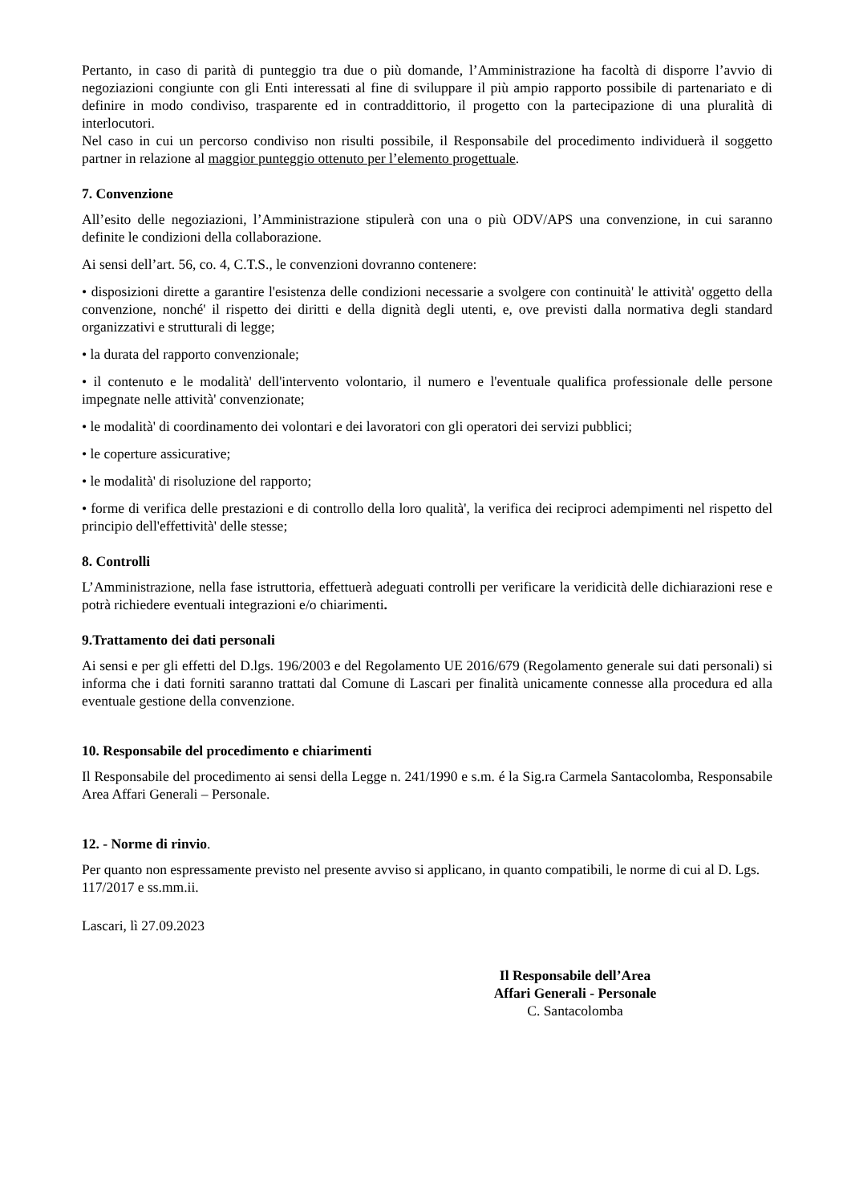Pertanto, in caso di parità di punteggio tra due o più domande, l’Amministrazione ha facoltà di disporre l’avvio di negoziazioni congiunte con gli Enti interessati al fine di sviluppare il più ampio rapporto possibile di partenariato e di definire in modo condiviso, trasparente ed in contraddittorio, il progetto con la partecipazione di una pluralità di interlocutori.
Nel caso in cui un percorso condiviso non risulti possibile, il Responsabile del procedimento individuerà il soggetto partner in relazione al maggior punteggio ottenuto per l’elemento progettuale.
7. Convenzione
All’esito delle negoziazioni, l’Amministrazione stipulerà con una o più ODV/APS una convenzione, in cui saranno definite le condizioni della collaborazione.
Ai sensi dell’art. 56, co. 4, C.T.S., le convenzioni dovranno contenere:
• disposizioni dirette a garantire l'esistenza delle condizioni necessarie a svolgere con continuità' le attività' oggetto della convenzione, nonché' il rispetto dei diritti e della dignità degli utenti, e, ove previsti dalla normativa degli standard organizzativi e strutturali di legge;
• la durata del rapporto convenzionale;
• il contenuto e le modalità' dell'intervento volontario, il numero e l'eventuale qualifica professionale delle persone impegnate nelle attività' convenzionate;
• le modalità' di coordinamento dei volontari e dei lavoratori con gli operatori dei servizi pubblici;
• le coperture assicurative;
• le modalità' di risoluzione del rapporto;
• forme di verifica delle prestazioni e di controllo della loro qualità', la verifica dei reciproci adempimenti nel rispetto del principio dell'effettività' delle stesse;
8. Controlli
L’Amministrazione, nella fase istruttoria, effettuerà adeguati controlli per verificare la veridicità delle dichiarazioni rese e potrà richiedere eventuali integrazioni e/o chiarimenti.
9.Trattamento dei dati personali
Ai sensi e per gli effetti del D.lgs. 196/2003 e del Regolamento UE 2016/679 (Regolamento generale sui dati personali) si informa che i dati forniti saranno trattati dal Comune di Lascari per finalità unicamente connesse alla procedura ed alla eventuale gestione della convenzione.
10. Responsabile del procedimento e chiarimenti
Il Responsabile del procedimento ai sensi della Legge n. 241/1990 e s.m. é la Sig.ra Carmela Santacolomba, Responsabile Area Affari Generali – Personale.
12. - Norme di rinvio.
Per quanto non espressamente previsto nel presente avviso si applicano, in quanto compatibili, le norme di cui al D. Lgs. 117/2017 e ss.mm.ii.
Lascari, lì 27.09.2023
Il Responsabile dell’Area
Affari Generali - Personale
C. Santacolomba